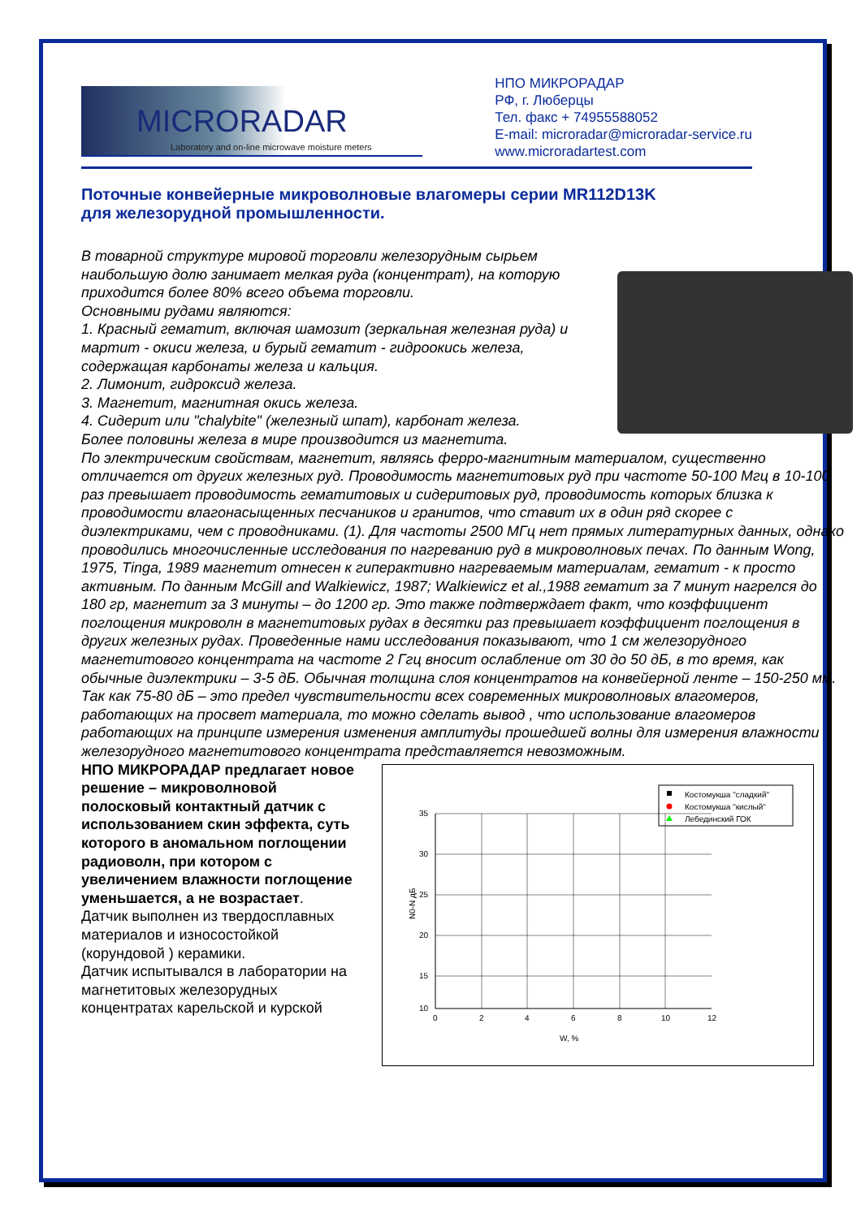MICRORADAR
Laboratory and on-line microwave moisture meters
НПО МИКРОРАДАР
РФ, г. Люберцы
Тел. факс + 74955588052
E-mail: microradar@microradar-service.ru
www.microradartest.com
Поточные конвейерные микроволновые влагомеры серии MR112D13K
для железорудной промышленности.
В товарной структуре мировой торговли железорудным сырьем наибольшую долю занимает мелкая руда (концентрат), на которую приходится более 80% всего объема торговли.
Основными рудами являются:
1. Красный гематит, включая шамозит (зеркальная железная руда) и мартит - окиси железа, и бурый гематит - гидроокись железа, содержащая карбонаты железа и кальция.
2. Лимонит, гидроксид железа.
3. Магнетит, магнитная окись железа.
4. Сидерит или "chalybite" (железный шпат), карбонат железа.
Более половины железа в мире производится из магнетита.
По электрическим свойствам, магнетит, являясь ферро-магнитным материалом, существенно отличается от других железных руд. Проводимость магнетитовых руд при частоте 50-100 Мгц в 10-100 раз превышает проводимость гематитовых и сидеритовых руд, проводимость которых близка к проводимости влагонасыщенных песчаников и гранитов, что ставит их в один ряд скорее с диэлектриками, чем с проводниками. (1). Для частоты 2500 МГц нет прямых литературных данных, однако проводились многочисленные исследования по нагреванию руд в микроволновых печах. По данным Wong, 1975, Tinga, 1989 магнетит отнесен к гиперактивно нагреваемым материалам, гематит - к просто активным. По данным McGill and Walkiewicz, 1987; Walkiewicz et al.,1988 гематит за 7 минут нагрелся до 180 гр, магнетит за 3 минуты – до 1200 гр. Это также подтверждает факт, что коэффициент поглощения микроволн в магнетитовых рудах в десятки раз превышает коэффициент поглощения в других железных рудах. Проведенные нами исследования показывают, что 1 см железорудного магнетитового концентрата на частоте 2 Ггц вносит ослабление от 30 до 50 дБ, в то время, как обычные диэлектрики – 3-5 дБ. Обычная толщина слоя концентратов на конвейерной ленте – 150-250 мм. Так как 75-80 дБ – это предел чувствительности всех современных микроволновых влагомеров, работающих на просвет материала, то можно сделать вывод , что использование влагомеров работающих на принципе измерения изменения амплитуды прошедшей волны для измерения влажности железорудного магнетитового концентрата представляется невозможным.
НПО МИКРОРАДАР предлагает новое решение – микроволновой полосковый контактный датчик с использованием скин эффекта, суть которого в аномальном поглощении радиоволн, при котором с увеличением влажности поглощение уменьшается, а не возрастает.
Датчик выполнен из твердосплавных материалов и износостойкой (корундовой ) керамики.
Датчик испытывался в лаборатории на магнетитовых железорудных концентратах карельской и курской
Костомукша "сладкий"
Костомукша "кислый"
Лебединский ГОК
35
30
25
20
15
10
0
2
4
6
8
10
12
W, %
N0-N дБ